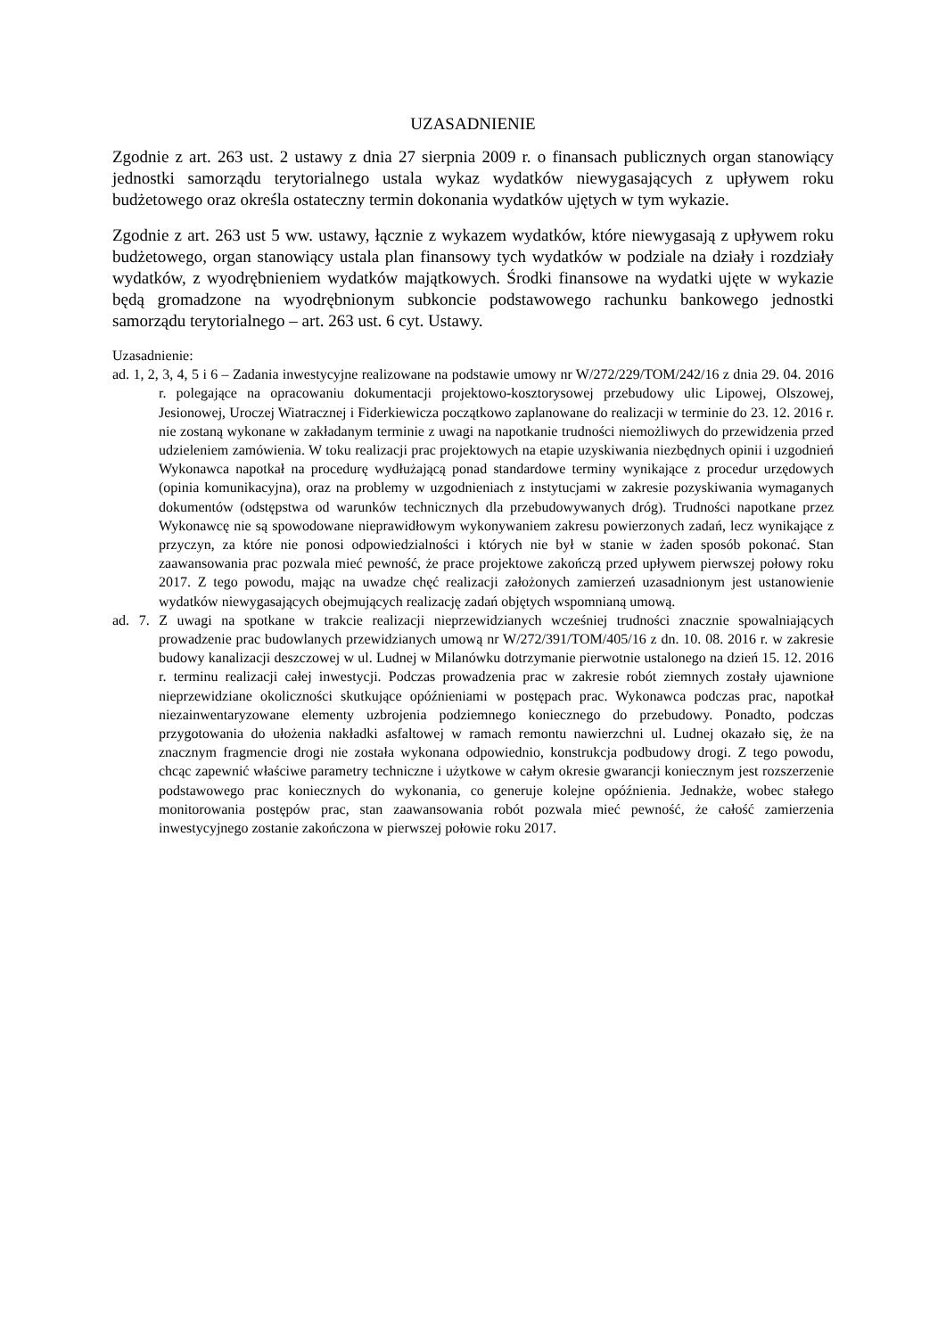UZASADNIENIE
Zgodnie z art. 263 ust. 2 ustawy z dnia 27 sierpnia 2009 r. o finansach publicznych organ stanowiący jednostki samorządu terytorialnego ustala wykaz wydatków niewygasających z upływem roku budżetowego oraz określa ostateczny termin dokonania wydatków ujętych w tym wykazie.
Zgodnie z art. 263 ust 5 ww. ustawy, łącznie z wykazem wydatków, które niewygasają z upływem roku budżetowego, organ stanowiący ustala plan finansowy tych wydatków w podziale na działy i rozdziały wydatków, z wyodrębnieniem wydatków majątkowych. Środki finansowe na wydatki ujęte w wykazie będą gromadzone na wyodrębnionym subkoncie podstawowego rachunku bankowego jednostki samorządu terytorialnego – art. 263 ust. 6 cyt. Ustawy.
Uzasadnienie:
ad. 1, 2, 3, 4, 5 i 6 – Zadania inwestycyjne realizowane na podstawie umowy nr W/272/229/TOM/242/16 z dnia 29. 04. 2016 r. polegające na opracowaniu dokumentacji projektowo-kosztorysowej przebudowy ulic Lipowej, Olszowej, Jesionowej, Uroczej Wiatracznej i Fiderkiewicza początkowo zaplanowane do realizacji w terminie do 23. 12. 2016 r. nie zostaną wykonane w zakładanym terminie z uwagi na napotkanie trudności niemożliwych do przewidzenia przed udzieleniem zamówienia. W toku realizacji prac projektowych na etapie uzyskiwania niezbędnych opinii i uzgodnień Wykonawca napotkał na procedurę wydłużającą ponad standardowe terminy wynikające z procedur urzędowych (opinia komunikacyjna), oraz na problemy w uzgodnieniach z instytucjami w zakresie pozyskiwania wymaganych dokumentów (odstępstwa od warunków technicznych dla przebudowywanych dróg). Trudności napotkane przez Wykonawcę nie są spowodowane nieprawidłowym wykonywaniem zakresu powierzonych zadań, lecz wynikające z przyczyn, za które nie ponosi odpowiedzialności i których nie był w stanie w żaden sposób pokonać. Stan zaawansowania prac pozwala mieć pewność, że prace projektowe zakończą przed upływem pierwszej połowy roku 2017. Z tego powodu, mając na uwadze chęć realizacji założonych zamierzeń uzasadnionym jest ustanowienie wydatków niewygasających obejmujących realizację zadań objętych wspomnianą umową.
ad. 7. Z uwagi na spotkane w trakcie realizacji nieprzewidzianych wcześniej trudności znacznie spowalniających prowadzenie prac budowlanych przewidzianych umową nr W/272/391/TOM/405/16 z dn. 10. 08. 2016 r. w zakresie budowy kanalizacji deszczowej w ul. Ludnej w Milanówku dotrzymanie pierwotnie ustalonego na dzień 15. 12. 2016 r. terminu realizacji całej inwestycji. Podczas prowadzenia prac w zakresie robót ziemnych zostały ujawnione nieprzewidziane okoliczności skutkujące opóźnieniami w postępach prac. Wykonawca podczas prac, napotkał niezainwentaryzowane elementy uzbrojenia podziemnego koniecznego do przebudowy. Ponadto, podczas przygotowania do ułożenia nakładki asfaltowej w ramach remontu nawierzchni ul. Ludnej okazało się, że na znacznym fragmencie drogi nie została wykonana odpowiednio, konstrukcja podbudowy drogi. Z tego powodu, chcąc zapewnić właściwe parametry techniczne i użytkowe w całym okresie gwarancji koniecznym jest rozszerzenie podstawowego prac koniecznych do wykonania, co generuje kolejne opóźnienia. Jednakże, wobec stałego monitorowania postępów prac, stan zaawansowania robót pozwala mieć pewność, że całość zamierzenia inwestycyjnego zostanie zakończona w pierwszej połowie roku 2017.